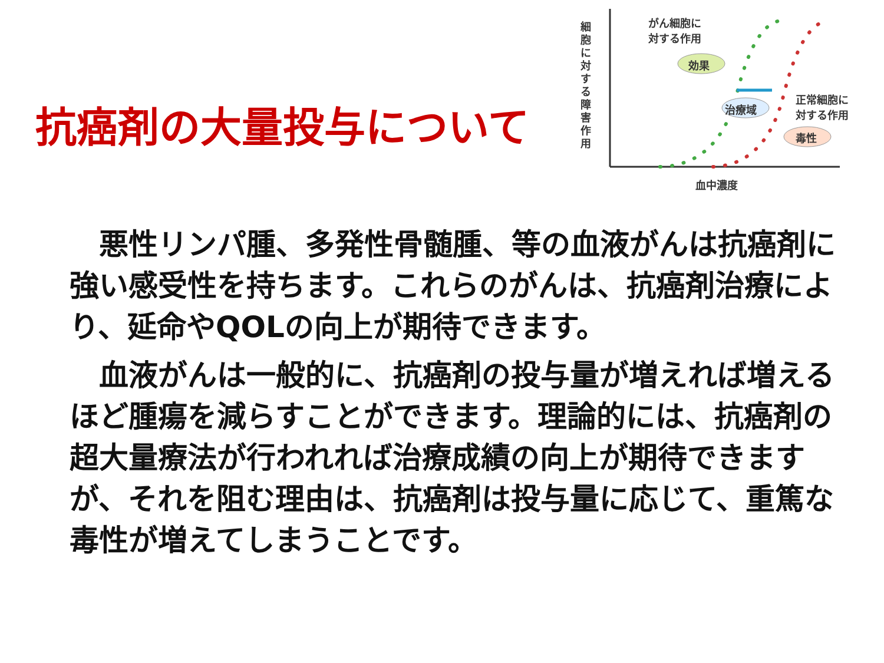抗癌剤の大量投与について
細胞に対する障害作用
がん細胞に
対する作用
効果
治療域
毒性
正常細胞に
対する作用
血中濃度
　悪性リンパ腫、多発性骨髄腫、等の血液がんは抗癌剤に強い感受性を持ちます。これらのがんは、抗癌剤治療により、延命やQOLの向上が期待できます。
　血液がんは一般的に、抗癌剤の投与量が増えれば増えるほど腫瘍を減らすことができます。理論的には、抗癌剤の超大量療法が行われれば治療成績の向上が期待できますが、それを阻む理由は、抗癌剤は投与量に応じて、重篤な毒性が増えてしまうことです。